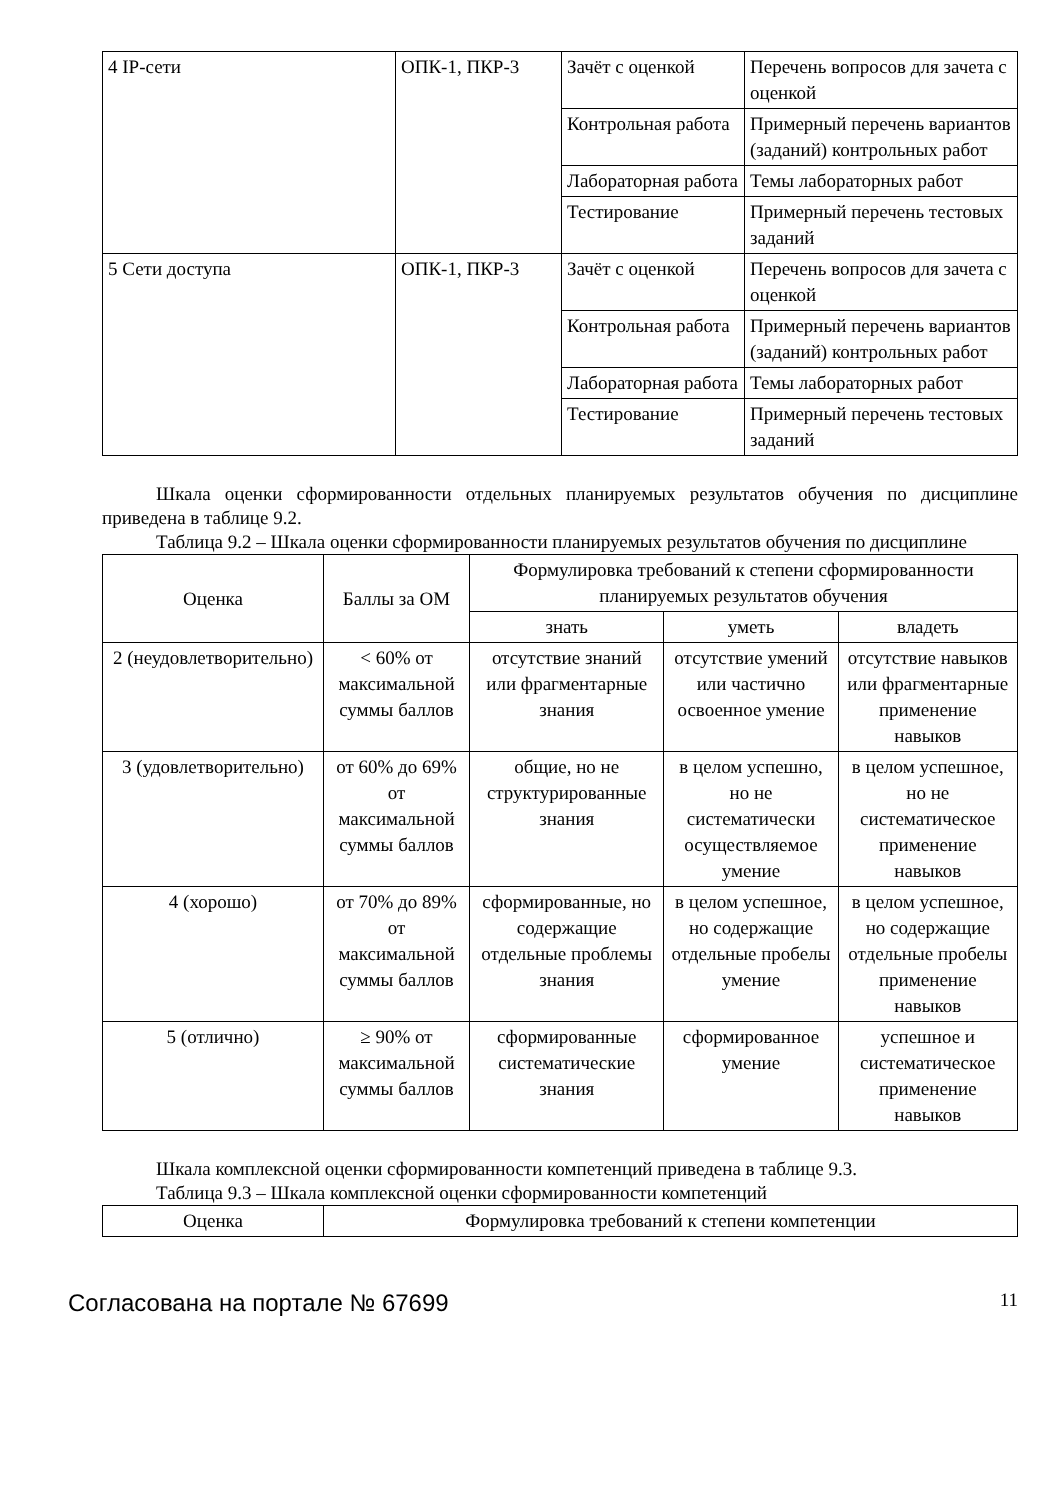| 4 IP-сети | ОПК-1, ПКР-3 | Зачёт с оценкой | Перечень вопросов для зачета с оценкой |
| | | Контрольная работа | Примерный перечень вариантов (заданий) контрольных работ |
| | | Лабораторная работа | Темы лабораторных работ |
| | | Тестирование | Примерный перечень тестовых заданий |
| 5 Сети доступа | ОПК-1, ПКР-3 | Зачёт с оценкой | Перечень вопросов для зачета с оценкой |
| | | Контрольная работа | Примерный перечень вариантов (заданий) контрольных работ |
| | | Лабораторная работа | Темы лабораторных работ |
| | | Тестирование | Примерный перечень тестовых заданий |
Шкала оценки сформированности отдельных планируемых результатов обучения по дисциплине приведена в таблице 9.2.
Таблица 9.2 – Шкала оценки сформированности планируемых результатов обучения по дисциплине
| Оценка | Баллы за ОМ | Формулировка требований к степени сформированности планируемых результатов обучения | | |
| --- | --- | --- | --- | --- |
| | | знать | уметь | владеть |
| 2 (неудовлетворительно) | < 60% от максимальной суммы баллов | отсутствие знаний или фрагментарные знания | отсутствие умений или частично освоенное умение | отсутствие навыков или фрагментарные применение навыков |
| 3 (удовлетворительно) | от 60% до 69% от максимальной суммы баллов | общие, но не структурированные знания | в целом успешно, но не систематически осуществляемое умение | в целом успешное, но не систематическое применение навыков |
| 4 (хорошо) | от 70% до 89% от максимальной суммы баллов | сформированные, но содержащие отдельные проблемы знания | в целом успешное, но содержащие отдельные пробелы умение | в целом успешное, но содержащие отдельные пробелы применение навыков |
| 5 (отлично) | ≥ 90% от максимальной суммы баллов | сформированные систематические знания | сформированное умение | успешное и систематическое применение навыков |
Шкала комплексной оценки сформированности компетенций приведена в таблице 9.3.
Таблица 9.3 – Шкала комплексной оценки сформированности компетенций
| Оценка | Формулировка требований к степени компетенции |
| --- | --- |
Согласована на портале № 67699 11